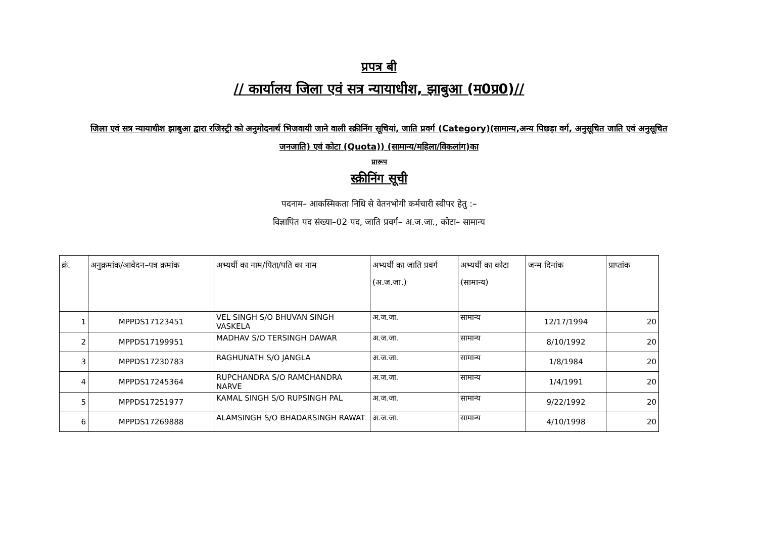प्रपत्र बी
// कार्यालय जिला एवं सत्र न्यायाधीश, झाबुआ (म0प्र0)//
जिला एवं सत्र न्यायाधीश झाबुआ द्वारा रजिस्ट्री को अनुमोदनार्थ भिजवायी जाने वाली स्क्रीनिंग सूचियां, जाति प्रवर्ग (Category)(सामान्य,अन्य पिछड़ा वर्ग, अनुसूचित जाति एवं अनुसूचित जनजाति) एवं कोटा (Quota)) (सामान्य/महिला/विकलांग)का
प्रारूप
स्क्रीनिंग सूची
पदनाम– आकस्मिकता निधि से वेतनभोगी कर्मचारी स्वीपर हेतु :–
विज्ञापित पद संख्या–02 पद, जाति प्रवर्ग– अ.ज.जा., कोटा– सामान्य
| क्रं. | अनुक्रमांक/आवेदन–पत्र क्रमांक | अभ्यर्थी का नाम/पिता/पति का नाम | अभ्यर्थी का जाति प्रवर्ग (अ.ज.जा.) | अभ्यर्थी का कोटा (सामान्य) | जन्म दिनांक | प्राप्तांक |
| --- | --- | --- | --- | --- | --- | --- |
| 1 | MPPDS17123451 | VEL SINGH S/O BHUVAN SINGH VASKELA | अ.ज.जा. | सामान्य | 12/17/1994 | 20 |
| 2 | MPPDS17199951 | MADHAV S/O TERSINGH DAWAR | अ.ज.जा. | सामान्य | 8/10/1992 | 20 |
| 3 | MPPDS17230783 | RAGHUNATH S/O JANGLA | अ.ज.जा. | सामान्य | 1/8/1984 | 20 |
| 4 | MPPDS17245364 | RUPCHANDRA S/O RAMCHANDRA NARVE | अ.ज.जा. | सामान्य | 1/4/1991 | 20 |
| 5 | MPPDS17251977 | KAMAL SINGH S/O RUPSINGH PAL | अ.ज.जा. | सामान्य | 9/22/1992 | 20 |
| 6 | MPPDS17269888 | ALAMSINGH S/O BHADARSINGH RAWAT | अ.ज.जा. | सामान्य | 4/10/1998 | 20 |